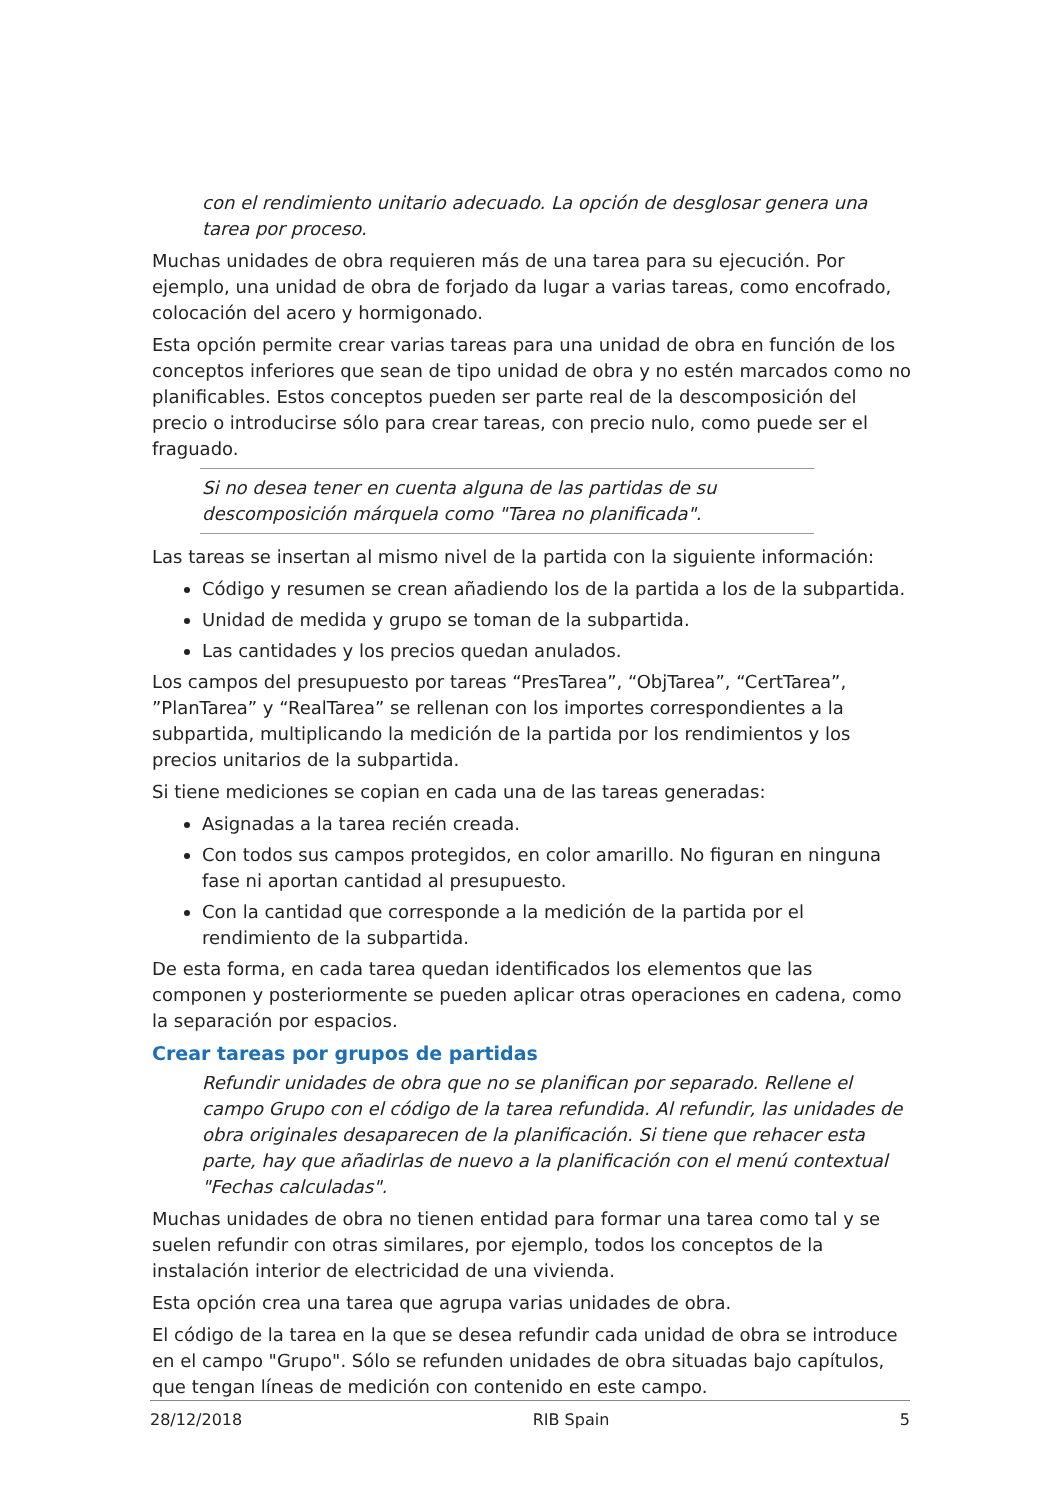con el rendimiento unitario adecuado. La opción de desglosar genera una tarea por proceso.
Muchas unidades de obra requieren más de una tarea para su ejecución. Por ejemplo, una unidad de obra de forjado da lugar a varias tareas, como encofrado, colocación del acero y hormigonado.
Esta opción permite crear varias tareas para una unidad de obra en función de los conceptos inferiores que sean de tipo unidad de obra y no estén marcados como no planificables. Estos conceptos pueden ser parte real de la descomposición del precio o introducirse sólo para crear tareas, con precio nulo, como puede ser el fraguado.
Si no desea tener en cuenta alguna de las partidas de su descomposición márquela como "Tarea no planificada".
Las tareas se insertan al mismo nivel de la partida con la siguiente información:
Código y resumen se crean añadiendo los de la partida a los de la subpartida.
Unidad de medida y grupo se toman de la subpartida.
Las cantidades y los precios quedan anulados.
Los campos del presupuesto por tareas “PresTarea”, “ObjTarea”, “CertTarea”, ”PlanTarea” y “RealTarea” se rellenan con los importes correspondientes a la subpartida, multiplicando la medición de la partida por los rendimientos y los precios unitarios de la subpartida.
Si tiene mediciones se copian en cada una de las tareas generadas:
Asignadas a la tarea recién creada.
Con todos sus campos protegidos, en color amarillo. No figuran en ninguna fase ni aportan cantidad al presupuesto.
Con la cantidad que corresponde a la medición de la partida por el rendimiento de la subpartida.
De esta forma, en cada tarea quedan identificados los elementos que las componen y posteriormente se pueden aplicar otras operaciones en cadena, como la separación por espacios.
Crear tareas por grupos de partidas
Refundir unidades de obra que no se planifican por separado. Rellene el campo Grupo con el código de la tarea refundida. Al refundir, las unidades de obra originales desaparecen de la planificación. Si tiene que rehacer esta parte, hay que añadirlas de nuevo a la planificación con el menú contextual "Fechas calculadas".
Muchas unidades de obra no tienen entidad para formar una tarea como tal y se suelen refundir con otras similares, por ejemplo, todos los conceptos de la instalación interior de electricidad de una vivienda.
Esta opción crea una tarea que agrupa varias unidades de obra.
El código de la tarea en la que se desea refundir cada unidad de obra se introduce en el campo "Grupo". Sólo se refunden unidades de obra situadas bajo capítulos, que tengan líneas de medición con contenido en este campo.
28/12/2018 RIB Spain 5